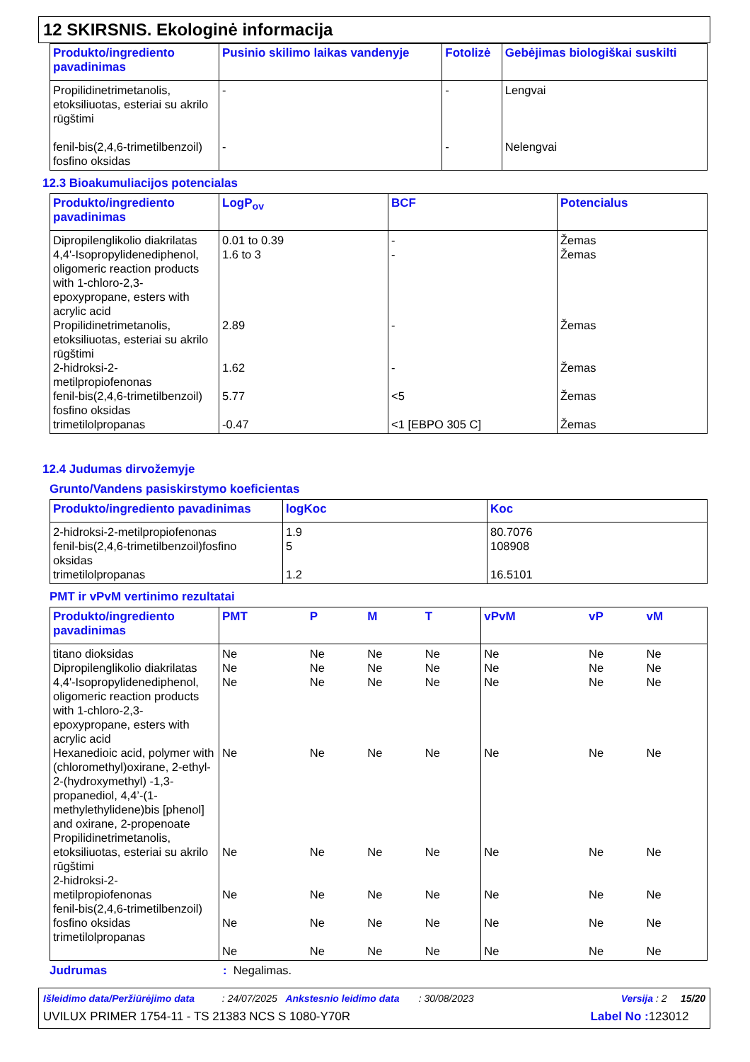12 SKIRSNIS. Ekologinė informacija
| Produkto/ingrediento pavadinimas | Pusinio skilimo laikas vandenyje | Fotolizė | Gebėjimas biologiškai suskilti |
| --- | --- | --- | --- |
| Propilidinetrimetanolis, etoksiliuotas, esteriai su akrilo rūgštimi fenil-bis(2,4,6-trimetilbenzoil) fosfino oksidas | - - | - - | Lengvai Nelengvai |
12.3 Bioakumuliacijos potencialas
| Produkto/ingrediento pavadinimas | LogP<sub>ov</sub> | BCF | Potencialus |
| --- | --- | --- | --- |
| Dipropilenglikolio diakrilatas 4,4'-Isopropylidenediphenol, oligomeric reaction products with 1-chloro-2,3-epoxypropane, esters with acrylic acid Propilidinetrimetanolis, etoksiliuotas, esteriai su akrilo rūgštimi 2-hidroksi-2-metilpropiofenonas fenil-bis(2,4,6-trimetilbenzoil) fosfino oksidas trimetilolpropanas | 0.01 to 0.39 1.6 to 3 2.89 1.62 5.77 -0.47 | - - - - <5 <1 [EBPO 305 C] | Žemas Žemas Žemas Žemas Žemas Žemas |
12.4 Judumas dirvožemyje
Grunto/Vandens pasiskirstymo koeficientas
| Produkto/ingrediento pavadinimas | logKoc | Koc |
| --- | --- | --- |
| 2-hidroksi-2-metilpropiofenonas fenil-bis(2,4,6-trimetilbenzoil)fosfino oksidas trimetilolpropanas | 1.9 5 1.2 | 80.7076 108908 16.5101 |
PMT ir vPvM vertinimo rezultatai
| Produkto/ingrediento pavadinimas | PMT | P | M | T | vPvM | vP | vM |
| --- | --- | --- | --- | --- | --- | --- | --- |
| titano dioksidas Dipropilenglikolio diakrilatas 4,4'-Isopropylidenediphenol, oligomeric reaction products with 1-chloro-2,3-epoxypropane, esters with acrylic acid Hexanedioic acid, polymer with (chloromethyl)oxirane, 2-ethyl-2-(hydroxymethyl) -1,3-propanediol, 4,4’-(1-methylethylidene)bis [phenol] and oxirane, 2-propenoate Propilidinetrimetanolis, etoksiliuotas, esteriai su akrilo rūgštimi 2-hidroksi-2-metilpropiofenonas fenil-bis(2,4,6-trimetilbenzoil) fosfino oksidas trimetilolpropanas | Ne Ne Ne Ne Ne Ne Ne Ne | Ne Ne Ne Ne Ne Ne Ne Ne | Ne Ne Ne Ne Ne Ne Ne Ne | Ne Ne Ne Ne Ne Ne Ne Ne | Ne Ne Ne Ne Ne Ne Ne Ne | Ne Ne Ne Ne Ne Ne Ne Ne | Ne Ne Ne Ne Ne Ne Ne Ne |
Judrumas: Negalimas.
Išleidimo data/Peržiūrėjimo data : 24/07/2025 Ankstesnio leidimo data : 30/08/2023 Versija : 2 15/20
UVILUX PRIMER 1754-11 - TS 21383 NCS S 1080-Y70R Label No : 123012